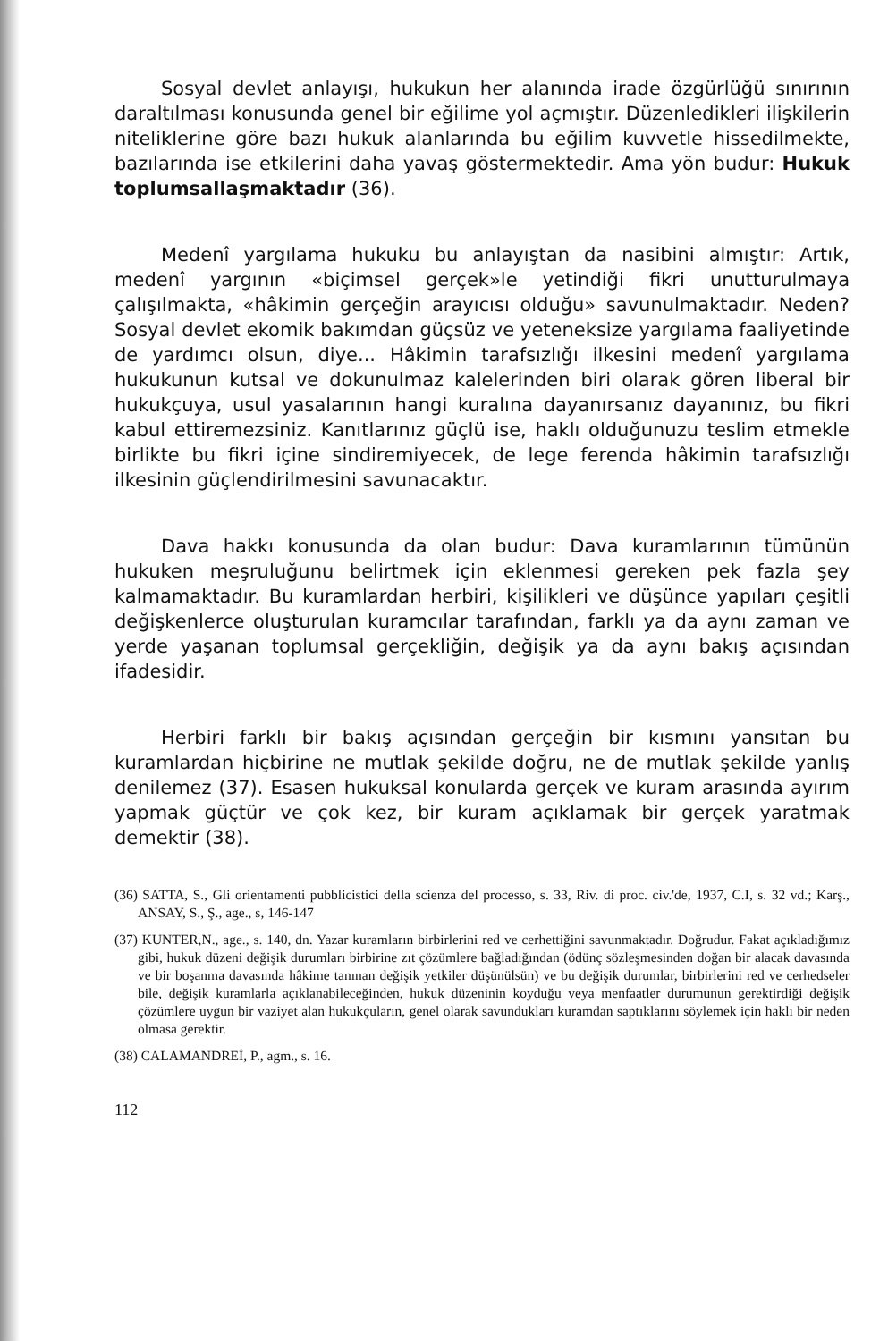Sosyal devlet anlayışı, hukukun her alanında irade özgürlüğü sınırının daraltılması konusunda genel bir eğilime yol açmıştır. Düzenledikleri ilişkilerin niteliklerine göre bazı hukuk alanlarında bu eğilim kuvvetle hissedilmekte, bazılarında ise etkilerini daha yavaş göstermektedir. Ama yön budur: Hukuk toplumsallaşmaktadır (36).
Medenî yargılama hukuku bu anlayıştan da nasibini almıştır: Artık, medenî yargının «biçimsel gerçek»le yetindiği fikri unutturulmaya çalışılmakta, «hâkimin gerçeğin arayıcısı olduğu» savunulmaktadır. Neden? Sosyal devlet ekomik bakımdan güçsüz ve yeteneksize yargılama faaliyetinde de yardımcı olsun, diye... Hâkimin tarafsızlığı ilkesini medenî yargılama hukukunun kutsal ve dokunulmaz kalelerinden biri olarak gören liberal bir hukukçuya, usul yasalarının hangi kuralına dayanırsanız dayanınız, bu fikri kabul ettiremezsiniz. Kanıtlarınız güçlü ise, haklı olduğunuzu teslim etmekle birlikte bu fikri içine sindiremiyecek, de lege ferenda hâkimin tarafsızlığı ilkesinin güçlendirilmesini savunacaktır.
Dava hakkı konusunda da olan budur: Dava kuramlarının tümünün hukuken meşruluğunu belirtmek için eklenmesi gereken pek fazla şey kalmamaktadır. Bu kuramlardan herbiri, kişilikleri ve düşünce yapıları çeşitli değişkenlerce oluşturulan kuramcılar tarafından, farklı ya da aynı zaman ve yerde yaşanan toplumsal gerçekliğin, değişik ya da aynı bakış açısından ifadesidir.
Herbiri farklı bir bakış açısından gerçeğin bir kısmını yansıtan bu kuramlardan hiçbirine ne mutlak şekilde doğru, ne de mutlak şekilde yanlış denilemez (37). Esasen hukuksal konularda gerçek ve kuram arasında ayırım yapmak güçtür ve çok kez, bir kuram açıklamak bir gerçek yaratmak demektir (38).
(36) SATTA, S., Gli orientamenti pubblicistici della scienza del processo, s. 33, Riv. di proc. civ.'de, 1937, C.I, s. 32 vd.; Karş., ANSAY, S., Ş., age., s, 146-147
(37) KUNTER,N., age., s. 140, dn. Yazar kuramların birbirlerini red ve cerhettiğini savunmaktadır. Doğrudur. Fakat açıkladığımız gibi, hukuk düzeni değişik durumları birbirine zıt çözümlere bağladığından (ödünç sözleşmesinden doğan bir alacak davasında ve bir boşanma davasında hâkime tanınan değişik yetkiler düşünülsün) ve bu değişik durumlar, birbirlerini red ve cerhedseler bile, değişik kuramlarla açıklanabileceğinden, hukuk düzeninin koyduğu veya menfaatler durumunun gerektirdiği değişik çözümlere uygun bir vaziyet alan hukukçuların, genel olarak savundukları kuramdan saptıklarını söylemek için haklı bir neden olmasa gerektir.
(38) CALAMANDREİ, P., agm., s. 16.
112